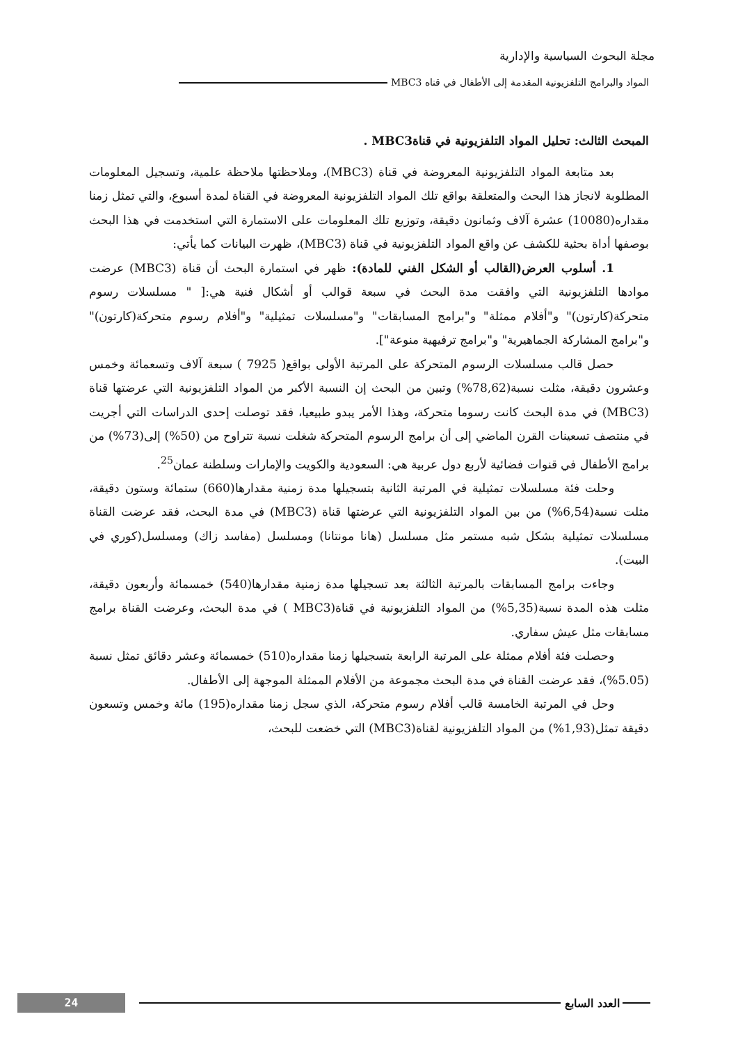مجلة البحوث السياسية والإدارية
المواد والبرامج التلفزيونية المقدمة إلى الأطفال في قناه MBC3
المبحث الثالث: تحليل المواد التلفزيونية في قناةMBC3 .
بعد متابعة المواد التلفزيونية المعروضة في قناة (MBC3)، وملاحظتها ملاحظة علمية، وتسجيل المعلومات المطلوبة لانجاز هذا البحث والمتعلقة بواقع تلك المواد التلفزيونية المعروضة في القناة لمدة أسبوع، والتي تمثل زمنا مقداره(10080) عشرة آلاف وثمانون دقيقة، وتوزيع تلك المعلومات على الاستمارة التي استخدمت في هذا البحث بوصفها أداة بحثية للكشف عن واقع المواد التلفزيونية في قناة (MBC3)، ظهرت البيانات كما يأتي:
1. أسلوب العرض(القالب أو الشكل الفني للمادة): ظهر في استمارة البحث أن قناة (MBC3) عرضت موادها التلفزيونية التي وافقت مدة البحث في سبعة قوالب أو أشكال فنية هي:[ " مسلسلات رسوم متحركة(كارتون)" و"أفلام ممثلة" و"برامج المسابقات" و"مسلسلات تمثيلية" و"أفلام رسوم متحركة(كارتون)" و"برامج المشاركة الجماهيرية" و"برامج ترفيهية منوعة"].
حصل قالب مسلسلات الرسوم المتحركة على المرتبة الأولى بواقع( 7925 ) سبعة آلاف وتسعمائة وخمس وعشرون دقيقة، مثلت نسبة(78,62%) وتبين من البحث إن النسبة الأكبر من المواد التلفزيونية التي عرضتها قناة (MBC3) في مدة البحث كانت رسوما متحركة، وهذا الأمر يبدو طبيعيا، فقد توصلت إحدى الدراسات التي أجريت في منتصف تسعينات القرن الماضي إلى أن برامج الرسوم المتحركة شغلت نسبة تتراوح من (50%) إلى(73%) من برامج الأطفال في قنوات فضائية لأربع دول عربية هي: السعودية والكويت والإمارات وسلطنة عمان<sup>25</sup>.
وحلت فئة مسلسلات تمثيلية في المرتبة الثانية بتسجيلها مدة زمنية مقدارها(660) ستمائة وستون دقيقة، مثلت نسبة(6,54%) من بين المواد التلفزيونية التي عرضتها قناة (MBC3) في مدة البحث، فقد عرضت القناة مسلسلات تمثيلية بشكل شبه مستمر مثل مسلسل (هانا مونتانا) ومسلسل (مفاسد زاك) ومسلسل(كوري في البيت).
وجاءت برامج المسابقات بالمرتبة الثالثة بعد تسجيلها مدة زمنية مقدارها(540) خمسمائة وأربعون دقيقة، مثلت هذه المدة نسبة(5,35%) من المواد التلفزيونية في قناة(MBC3 ) في مدة البحث، وعرضت القناة برامج مسابقات مثل عيش سفاري.
وحصلت فئة أفلام ممثلة على المرتبة الرابعة بتسجيلها زمنا مقداره(510) خمسمائة وعشر دقائق تمثل نسبة (5.05%)، فقد عرضت القناة في مدة البحث مجموعة من الأفلام الممثلة الموجهة إلى الأطفال.
وحل في المرتبة الخامسة قالب أفلام رسوم متحركة، الذي سجل زمنا مقداره(195) مائة وخمس وتسعون دقيقة تمثل(1,93%) من المواد التلفزيونية لقناة(MBC3) التي خضعت للبحث،
24
العدد السابع